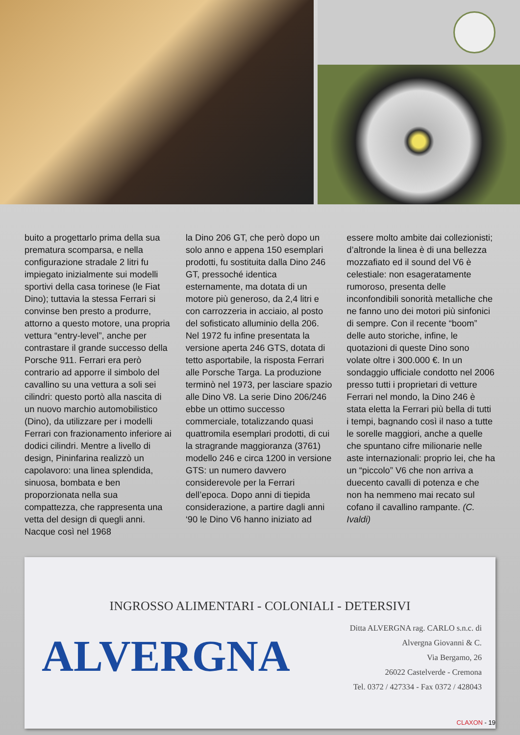buito a progettarlo prima della sua prematura scomparsa, e nella configurazione stradale 2 litri fu impiegato inizialmente sui modelli sportivi della casa torinese (le Fiat Dino); tuttavia la stessa Ferrari si convinse ben presto a produrre, attorno a questo motore, una propria vettura “entry-level”, anche per contrastare il grande successo della Porsche 911. Ferrari era però contrario ad apporre il simbolo del cavallino su una vettura a soli sei cilindri: questo portò alla nascita di un nuovo marchio automobilistico (Dino), da utilizzare per i modelli Ferrari con frazionamento inferiore ai dodici cilindri. Mentre a livello di design, Pininfarina realizzò un capolavoro: una linea splendida, sinuosa, bombata e ben proporzionata nella sua compattezza, che rappresenta una vetta del design di quegli anni. Nacque così nel 1968
la Dino 206 GT, che però dopo un solo anno e appena 150 esemplari prodotti, fu sostituita dalla Dino 246 GT, pressoché identica esternamente, ma dotata di un motore più generoso, da 2,4 litri e con carrozzeria in acciaio, al posto del sofisticato alluminio della 206. Nel 1972 fu infine presentata la versione aperta 246 GTS, dotata di tetto asportabile, la risposta Ferrari alle Porsche Targa. La produzione terminò nel 1973, per lasciare spazio alle Dino V8. La serie Dino 206/246 ebbe un ottimo successo commerciale, totalizzando quasi quattromila esemplari prodotti, di cui la stragrande maggioranza (3761) modello 246 e circa 1200 in versione GTS: un numero davvero considerevole per la Ferrari dell’epoca. Dopo anni di tiepida considerazione, a partire dagli anni ‘90 le Dino V6 hanno iniziato ad
essere molto ambite dai collezionisti; d’altronde la linea è di una bellezza mozzafiato ed il sound del V6 è celestiale: non esageratamente rumoroso, presenta delle inconfondibili sonorità metalliche che ne fanno uno dei motori più sinfonici di sempre. Con il recente “boom” delle auto storiche, infine, le quotazioni di queste Dino sono volate oltre i 300.000 €. In un sondaggio ufficiale condotto nel 2006 presso tutti i proprietari di vetture Ferrari nel mondo, la Dino 246 è stata eletta la Ferrari più bella di tutti i tempi, bagnando così il naso a tutte le sorelle maggiori, anche a quelle che spuntano cifre milionarie nelle aste internazionali: proprio lei, che ha un “piccolo” V6 che non arriva a duecento cavalli di potenza e che non ha nemmeno mai recato sul cofano il cavallino rampante. (C. Ivaldi)
INGROSSO ALIMENTARI - COLONIALI - DETERSIVI
ALVERGNA
Ditta ALVERGNA rag. CARLO s.n.c. di
Alvergna Giovanni & C.
Via Bergamo, 26
26022 Castelverde - Cremona
Tel. 0372 / 427334 - Fax 0372 / 428043
CLAXON - 19